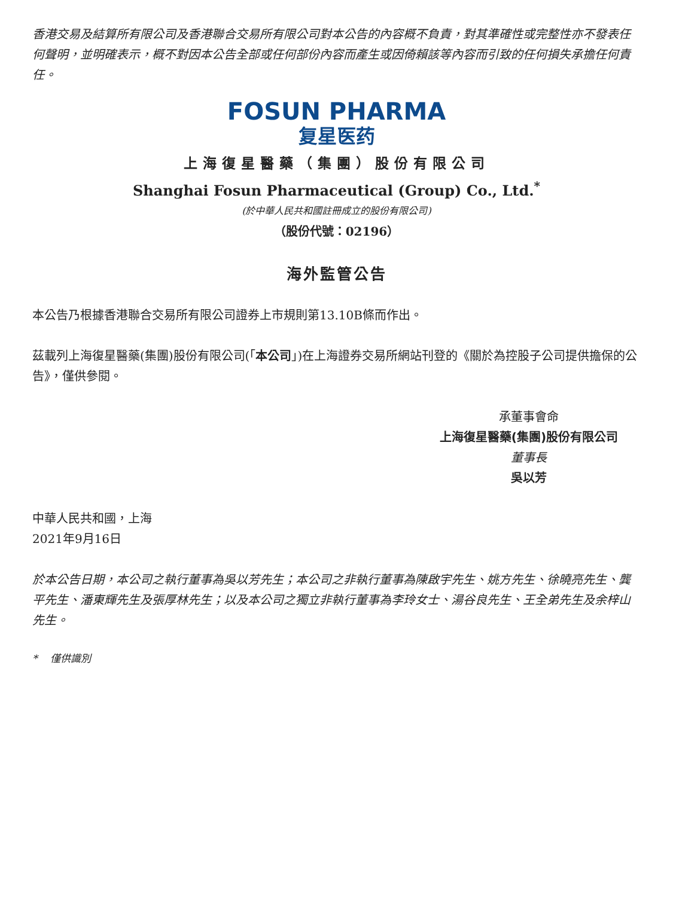香港交易及結算所有限公司及香港聯合交易所有限公司對本公告的內容概不負責，對其準確性或完整性亦不發表任何聲明，並明確表示，概不對因本公告全部或任何部份內容而產生或因倚賴該等內容而引致的任何損失承擔任何責任。
FOSUN PHARMA
复星医药
上海復星醫藥（集團）股份有限公司
Shanghai Fosun Pharmaceutical (Group) Co., Ltd.<sup>*</sup>
(於中華人民共和國註冊成立的股份有限公司)
（股份代號：02196）
海外監管公告
本公告乃根據香港聯合交易所有限公司證券上市規則第13.10B條而作出。
茲載列上海復星醫藥(集團)股份有限公司(「本公司」)在上海證券交易所網站刊登的《關於為控股子公司提供擔保的公告》，僅供參閱。
承董事會命
上海復星醫藥(集團)股份有限公司
董事長
吳以芳
中華人民共和國，上海
2021年9月16日
於本公告日期，本公司之執行董事為吳以芳先生；本公司之非執行董事為陳啟宇先生、姚方先生、徐曉亮先生、龔平先生、潘東輝先生及張厚林先生；以及本公司之獨立非執行董事為李玲女士、湯谷良先生、王全弟先生及余梓山先生。
* 僅供識別